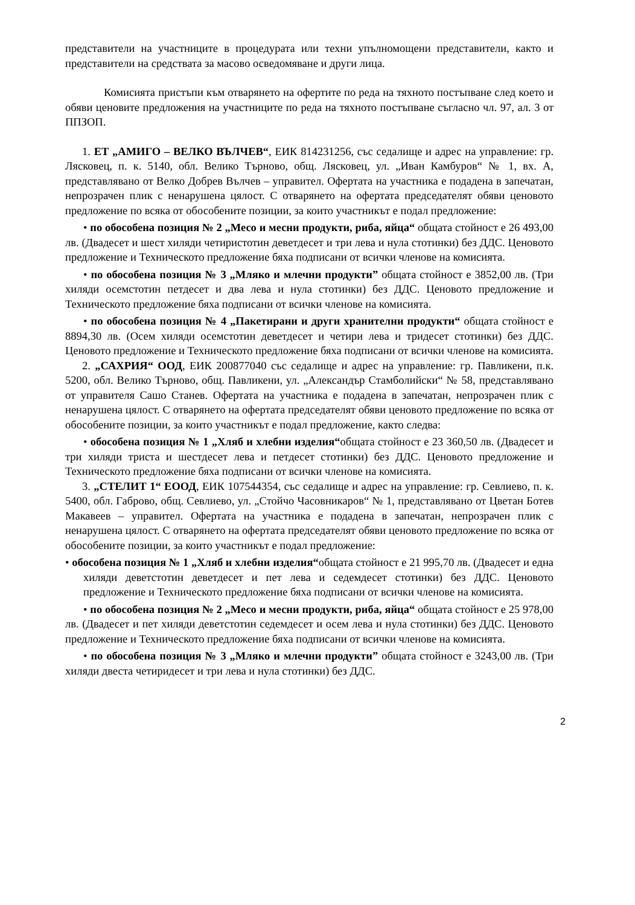представители на участниците в процедурата или техни упълномощени представители, както и представители на средствата за масово осведомяване и други лица.
Комисията пристъпи към отварянето на офертите по реда на тяхното постъпване след което и обяви ценовите предложения на участниците по реда на тяхното постъпване съгласно чл. 97, ал. 3 от ППЗОП.
1. ЕТ „АМИГО – ВЕЛКО ВЪЛЧЕВ“, ЕИК 814231256, със седалище и адрес на управление: гр. Лясковец, п. к. 5140, обл. Велико Търново, общ. Лясковец, ул. „Иван Камбуров“ № 1, вх. А, представлявано от Велко Добрев Вълчев – управител. Офертата на участника е подадена в запечатан, непрозрачен плик с ненарушена цялост. С отварянето на офертата председателят обяви ценовото предложение по всяка от обособените позиции, за които участникът е подал предложение:
• по обособена позиция № 2 „Месо и месни продукти, риба, яйца“ общата стойност е 26 493,00 лв. (Двадесет и шест хиляди четиристотин деветдесет и три лева и нула стотинки) без ДДС. Ценовото предложение и Техническото предложение бяха подписани от всички членове на комисията.
• по обособена позиция № 3 „Мляко и млечни продукти” общата стойност е 3852,00 лв. (Три хиляди осемстотин петдесет и два лева и нула стотинки) без ДДС. Ценовото предложение и Техническото предложение бяха подписани от всички членове на комисията.
• по обособена позиция № 4 „Пакетирани и други хранителни продукти“ общата стойност е 8894,30 лв. (Осем хиляди осемстотин деветдесет и четири лева и тридесет стотинки) без ДДС. Ценовото предложение и Техническото предложение бяха подписани от всички членове на комисията.
2. „САХРИЯ“ ООД, ЕИК 200877040 със седалище и адрес на управление: гр. Павликени, п.к. 5200, обл. Велико Търново, общ. Павликени, ул. „Александър Стамболийски“ № 58, представлявано от управителя Сашо Станев. Офертата на участника е подадена в запечатан, непрозрачен плик с ненарушена цялост. С отварянето на офертата председателят обяви ценовото предложение по всяка от обособените позиции, за които участникът е подал предложение, както следва:
• обособена позиция № 1 „Хляб и хлебни изделия“общата стойност е 23 360,50 лв. (Двадесет и три хиляди триста и шестдесет лева и петдесет стотинки) без ДДС. Ценовото предложение и Техническото предложение бяха подписани от всички членове на комисията.
3. „СТЕЛИТ 1“ ЕООД, ЕИК 107544354, със седалище и адрес на управление: гр. Севлиево, п. к. 5400, обл. Габрово, общ. Севлиево, ул. „Стойчо Часовникаров“ № 1, представлявано от Цветан Ботев Макавеев – управител. Офертата на участника е подадена в запечатан, непрозрачен плик с ненарушена цялост. С отварянето на офертата председателят обяви ценовото предложение по всяка от обособените позиции, за които участникът е подал предложение:
• обособена позиция № 1 „Хляб и хлебни изделия“общата стойност е 21 995,70 лв. (Двадесет и една хиляди деветстотин деветдесет и пет лева и седемдесет стотинки) без ДДС. Ценовото предложение и Техническото предложение бяха подписани от всички членове на комисията.
• по обособена позиция № 2 „Месо и месни продукти, риба, яйца“ общата стойност е 25 978,00 лв. (Двадесет и пет хиляди деветстотин седемдесет и осем лева и нула стотинки) без ДДС. Ценовото предложение и Техническото предложение бяха подписани от всички членове на комисията.
• по обособена позиция № 3 „Мляко и млечни продукти” общата стойност е 3243,00 лв. (Три хиляди двеста четиридесет и три лева и нула стотинки) без ДДС.
2